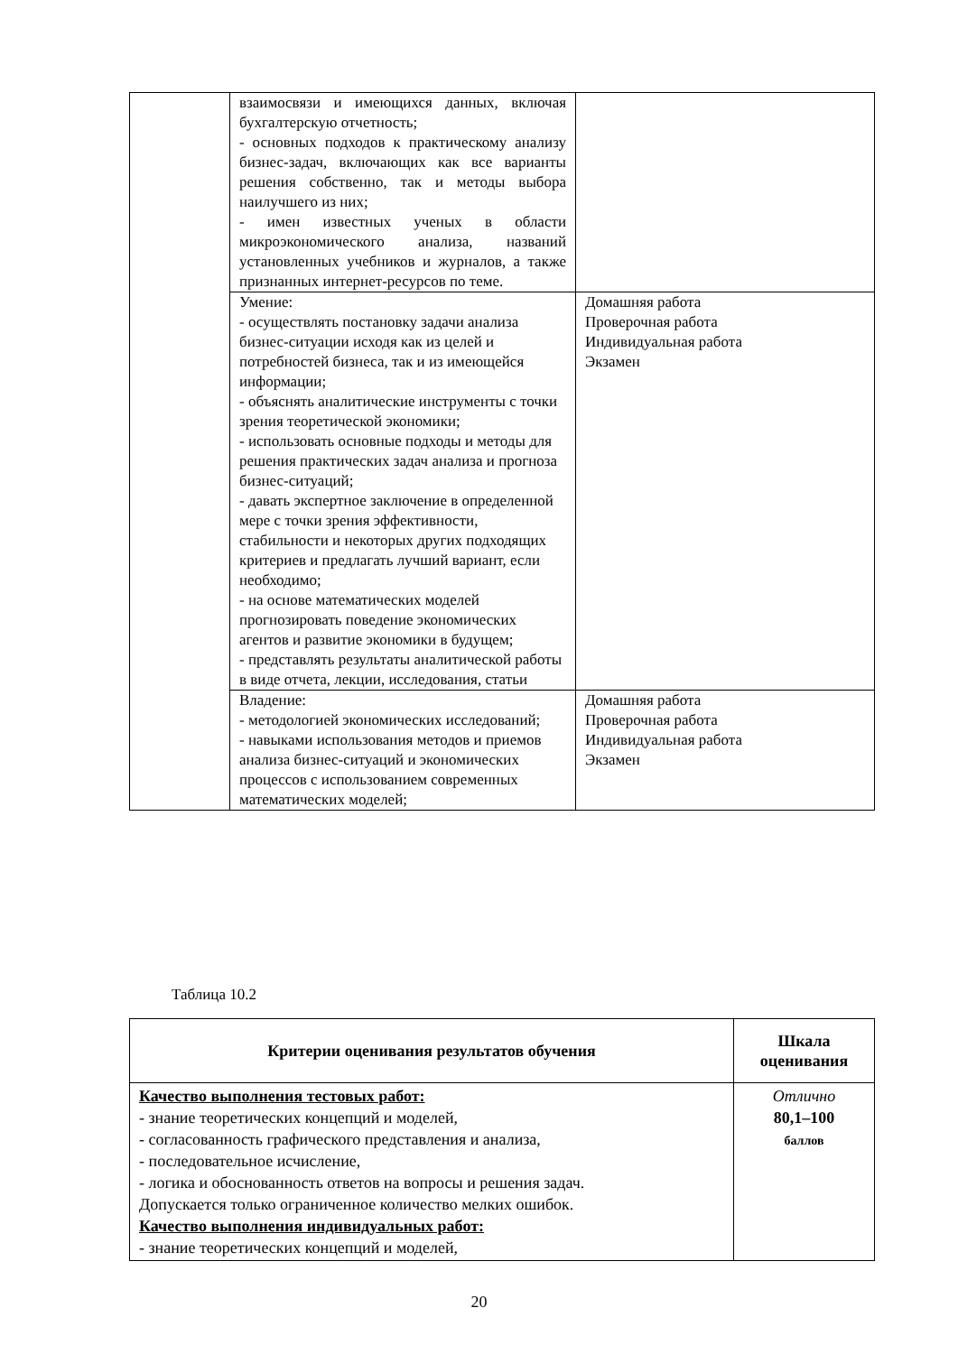| | взаимосвязи и имеющихся данных, включая бухгалтерскую отчетность; - основных подходов к практическому анализу бизнес-задач, включающих как все варианты решения собственно, так и методы выбора наилучшего из них; - имен известных ученых в области микроэкономического анализа, названий установленных учебников и журналов, а также признанных интернет-ресурсов по теме. | |
| | Умение: - осуществлять постановку задачи анализа бизнес-ситуации исходя как из целей и потребностей бизнеса, так и из имеющейся информации; - объяснять аналитические инструменты с точки зрения теоретической экономики; - использовать основные подходы и методы для решения практических задач анализа и прогноза бизнес-ситуаций; - давать экспертное заключение в определенной мере с точки зрения эффективности, стабильности и некоторых других подходящих критериев и предлагать лучший вариант, если необходимо; - на основе математических моделей прогнозировать поведение экономических агентов и развитие экономики в будущем; - представлять результаты аналитической работы в виде отчета, лекции, исследования, статьи | Домашняя работа Проверочная работа Индивидуальная работа Экзамен |
| | Владение: - методологией экономических исследований; - навыками использования методов и приемов анализа бизнес-ситуаций и экономических процессов с использованием современных математических моделей; | Домашняя работа Проверочная работа Индивидуальная работа Экзамен |
Таблица 10.2
| Критерии оценивания результатов обучения | Шкала оценивания |
| --- | --- |
| Качество выполнения тестовых работ: - знание теоретических концепций и моделей, - согласованность графического представления и анализа, - последовательное исчисление, - логика и обоснованность ответов на вопросы и решения задач. Допускается только ограниченное количество мелких ошибок. Качество выполнения индивидуальных работ: - знание теоретических концепций и моделей, | Отлично 80,1–100 баллов |
20